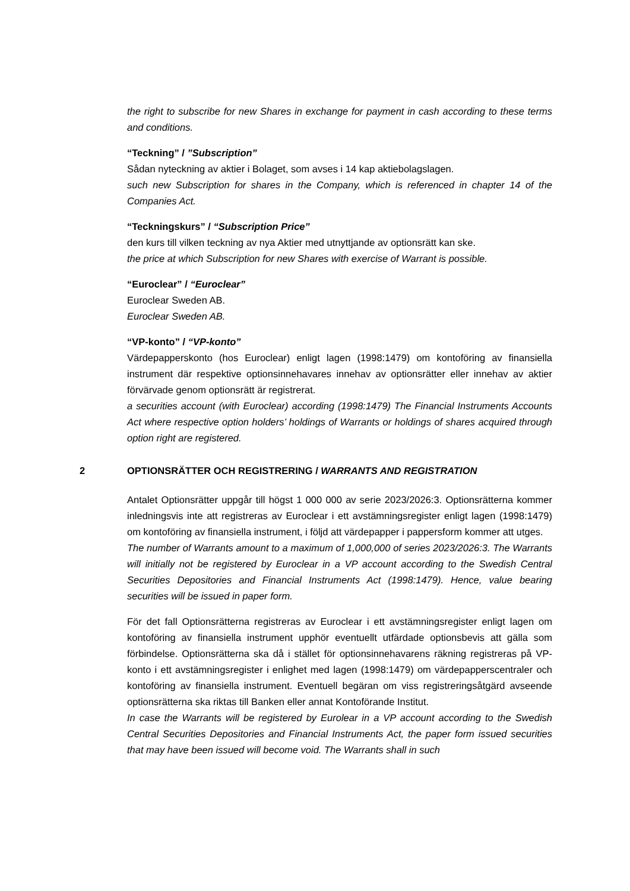the right to subscribe for new Shares in exchange for payment in cash according to these terms and conditions.
“Teckning” / ”Subscription”
Sådan nyteckning av aktier i Bolaget, som avses i 14 kap aktiebolagslagen.
such new Subscription for shares in the Company, which is referenced in chapter 14 of the Companies Act.
“Teckningskurs” / “Subscription Price”
den kurs till vilken teckning av nya Aktier med utnyttjande av optionsrätt kan ske.
the price at which Subscription for new Shares with exercise of Warrant is possible.
“Euroclear” / “Euroclear”
Euroclear Sweden AB.
Euroclear Sweden AB.
“VP-konto” / “VP-konto”
Värdepapperskonto (hos Euroclear) enligt lagen (1998:1479) om kontoföring av finansiella instrument där respektive optionsinnehavares innehav av optionsrätter eller innehav av aktier förvärvade genom optionsrätt är registrerat.
a securities account (with Euroclear) according (1998:1479) The Financial Instruments Accounts Act where respective option holders’ holdings of Warrants or holdings of shares acquired through option right are registered.
2 OPTIONSRÄTTER OCH REGISTRERING / WARRANTS AND REGISTRATION
Antalet Optionsrätter uppgår till högst 1 000 000 av serie 2023/2026:3. Optionsrätterna kommer inledningsvis inte att registreras av Euroclear i ett avstämningsregister enligt lagen (1998:1479) om kontoföring av finansiella instrument, i följd att värdepapper i pappersform kommer att utges.
The number of Warrants amount to a maximum of 1,000,000 of series 2023/2026:3. The Warrants will initially not be registered by Euroclear in a VP account according to the Swedish Central Securities Depositories and Financial Instruments Act (1998:1479). Hence, value bearing securities will be issued in paper form.
För det fall Optionsrätterna registreras av Euroclear i ett avstämningsregister enligt lagen om kontoföring av finansiella instrument upphör eventuellt utfärdade optionsbevis att gälla som förbindelse. Optionsrätterna ska då i stället för optionsinnehavarens räkning registreras på VP-konto i ett avstämningsregister i enlighet med lagen (1998:1479) om värdepapperscentraler och kontoföring av finansiella instrument. Eventuell begäran om viss registreringsåtgärd avseende optionsrätterna ska riktas till Banken eller annat Kontoförande Institut.
In case the Warrants will be registered by Eurolear in a VP account according to the Swedish Central Securities Depositories and Financial Instruments Act, the paper form issued securities that may have been issued will become void. The Warrants shall in such